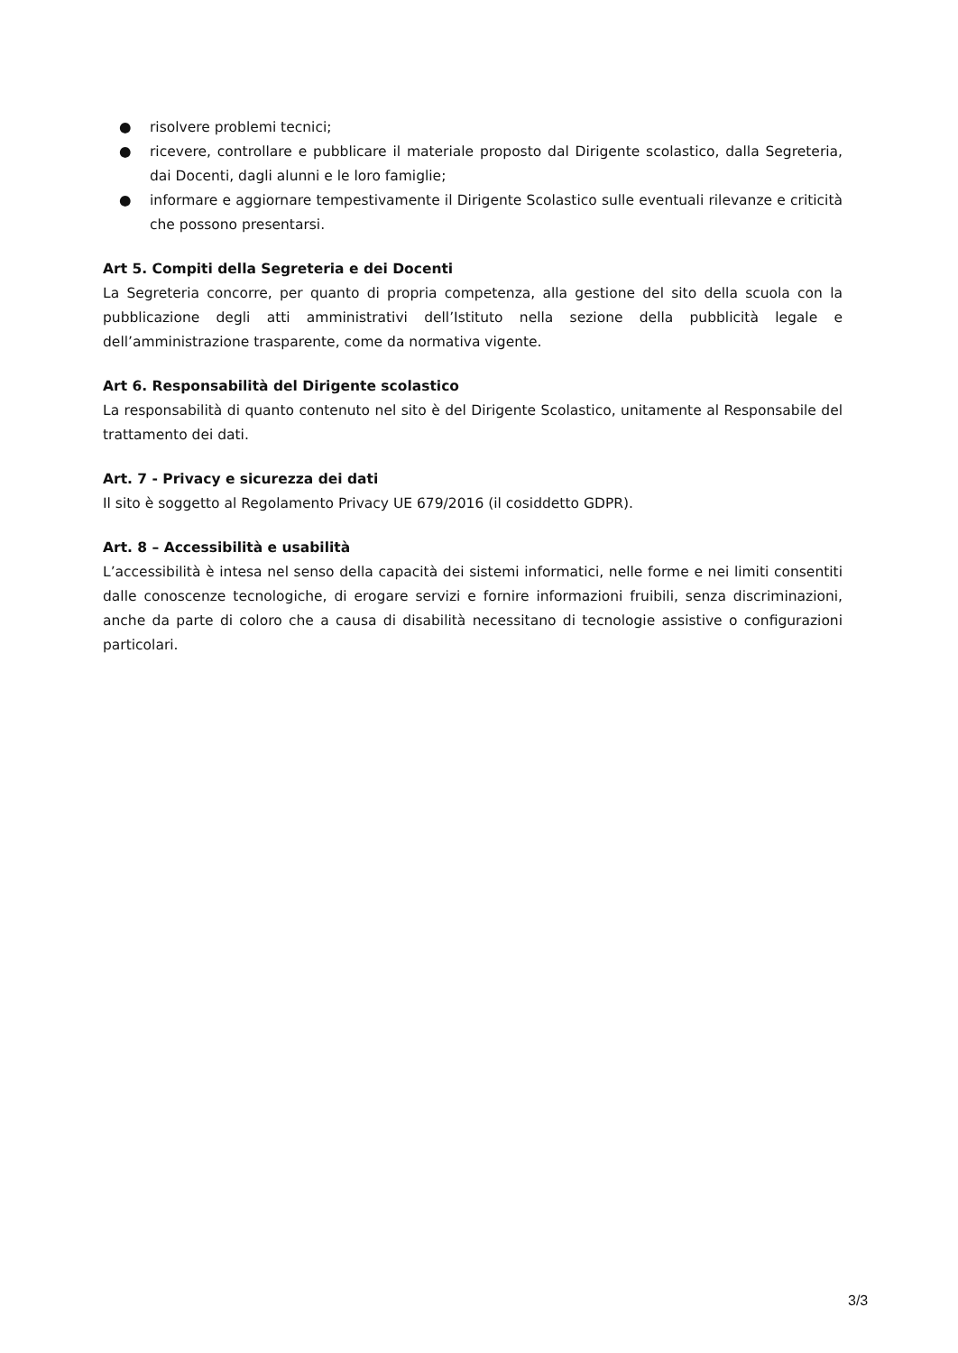● risolvere problemi tecnici;
● ricevere, controllare e pubblicare il materiale proposto dal Dirigente scolastico, dalla Segreteria, dai Docenti, dagli alunni e le loro famiglie;
● informare e aggiornare tempestivamente il Dirigente Scolastico sulle eventuali rilevanze e criticità che possono presentarsi.
Art 5. Compiti della Segreteria e dei Docenti
La Segreteria concorre, per quanto di propria competenza, alla gestione del sito della scuola con la pubblicazione degli atti amministrativi dell’Istituto nella sezione della pubblicità legale e dell’amministrazione trasparente, come da normativa vigente.
Art 6. Responsabilità del Dirigente scolastico
La responsabilità di quanto contenuto nel sito è del Dirigente Scolastico, unitamente al Responsabile del trattamento dei dati.
Art. 7 - Privacy e sicurezza dei dati
Il sito è soggetto al Regolamento Privacy UE 679/2016 (il cosiddetto GDPR).
Art. 8 – Accessibilità e usabilità
L’accessibilità è intesa nel senso della capacità dei sistemi informatici, nelle forme e nei limiti consentiti dalle conoscenze tecnologiche, di erogare servizi e fornire informazioni fruibili, senza discriminazioni, anche da parte di coloro che a causa di disabilità necessitano di tecnologie assistive o configurazioni particolari.
3/3